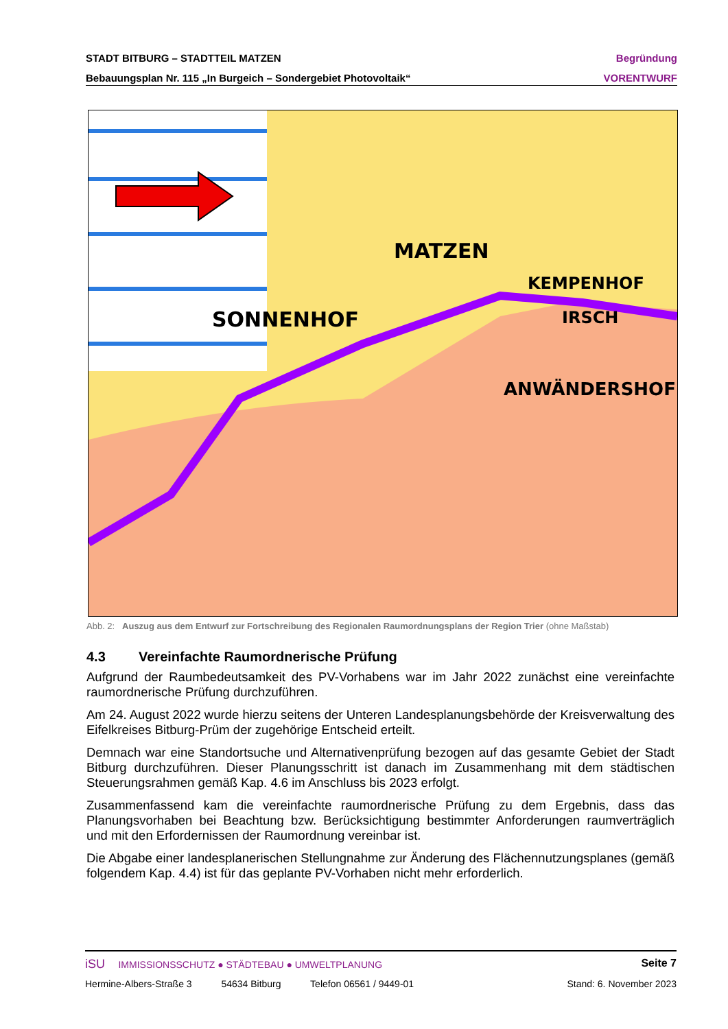STADT BITBURG – STADTTEIL MATZEN Begründung
Bebauungsplan Nr. 115 „In Burgeich – Sondergebiet Photovoltaik“VORENTWURF
MATZEN
SONNENHOF
ANWÄNDERSHOF
KEMPENHOF
IRSCH
Abb. 2: Auszug aus dem Entwurf zur Fortschreibung des Regionalen Raumordnungsplans der Region Trier (ohne Maßstab)
4.3 Vereinfachte Raumordnerische Prüfung
Aufgrund der Raumbedeutsamkeit des PV-Vorhabens war im Jahr 2022 zunächst eine vereinfachte raumordnerische Prüfung durchzuführen.
Am 24. August 2022 wurde hierzu seitens der Unteren Landesplanungsbehörde der Kreisverwaltung des Eifelkreises Bitburg-Prüm der zugehörige Entscheid erteilt.
Demnach war eine Standortsuche und Alternativenprüfung bezogen auf das gesamte Gebiet der Stadt Bitburg durchzuführen. Dieser Planungsschritt ist danach im Zusammenhang mit dem städtischen Steuerungsrahmen gemäß Kap. 4.6 im Anschluss bis 2023 erfolgt.
Zusammenfassend kam die vereinfachte raumordnerische Prüfung zu dem Ergebnis, dass das Planungsvorhaben bei Beachtung bzw. Berücksichtigung bestimmter Anforderungen raumverträglich und mit den Erfordernissen der Raumordnung vereinbar ist.
Die Abgabe einer landesplanerischen Stellungnahme zur Änderung des Flächennutzungsplanes (gemäß folgendem Kap. 4.4) ist für das geplante PV-Vorhaben nicht mehr erforderlich.
iSU IMMISSIONSSCHUTZ ● STÄDTEBAU ● UMWELTPLANUNG Seite 7
Hermine-Albers-Straße 3 54634 Bitburg Telefon 06561 / 9449-01 Stand: 6. November 2023